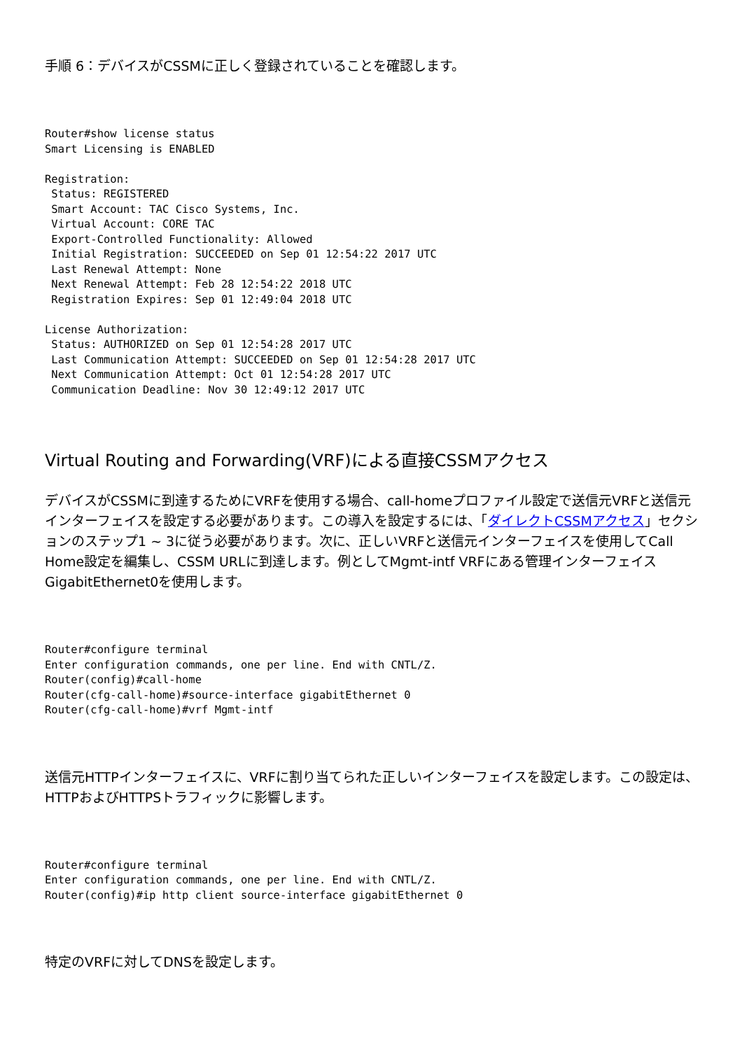手順 6：デバイスがCSSMに正しく登録されていることを確認します。
Router#show license status
Smart Licensing is ENABLED

Registration:
 Status: REGISTERED
 Smart Account: TAC Cisco Systems, Inc.
 Virtual Account: CORE TAC
 Export-Controlled Functionality: Allowed
 Initial Registration: SUCCEEDED on Sep 01 12:54:22 2017 UTC
 Last Renewal Attempt: None
 Next Renewal Attempt: Feb 28 12:54:22 2018 UTC
 Registration Expires: Sep 01 12:49:04 2018 UTC

License Authorization:
 Status: AUTHORIZED on Sep 01 12:54:28 2017 UTC
 Last Communication Attempt: SUCCEEDED on Sep 01 12:54:28 2017 UTC
 Next Communication Attempt: Oct 01 12:54:28 2017 UTC
 Communication Deadline: Nov 30 12:49:12 2017 UTC
Virtual Routing and Forwarding(VRF)による直接CSSMアクセス
デバイスがCSSMに到達するためにVRFを使用する場合、call-homeプロファイル設定で送信元VRFと送信元インターフェイスを設定する必要があります。この導入を設定するには、「ダイレクトCSSMアクセス」セクションのステップ1 ~ 3に従う必要があります。次に、正しいVRFと送信元インターフェイスを使用してCall Home設定を編集し、CSSM URLに到達します。例としてMgmt-intf VRFにある管理インターフェイスGigabitEthernet0を使用します。
Router#configure terminal
Enter configuration commands, one per line. End with CNTL/Z.
Router(config)#call-home
Router(cfg-call-home)#source-interface gigabitEthernet 0
Router(cfg-call-home)#vrf Mgmt-intf
送信元HTTPインターフェイスに、VRFに割り当てられた正しいインターフェイスを設定します。この設定は、HTTPおよびHTTPSトラフィックに影響します。
Router#configure terminal
Enter configuration commands, one per line. End with CNTL/Z.
Router(config)#ip http client source-interface gigabitEthernet 0
特定のVRFに対してDNSを設定します。